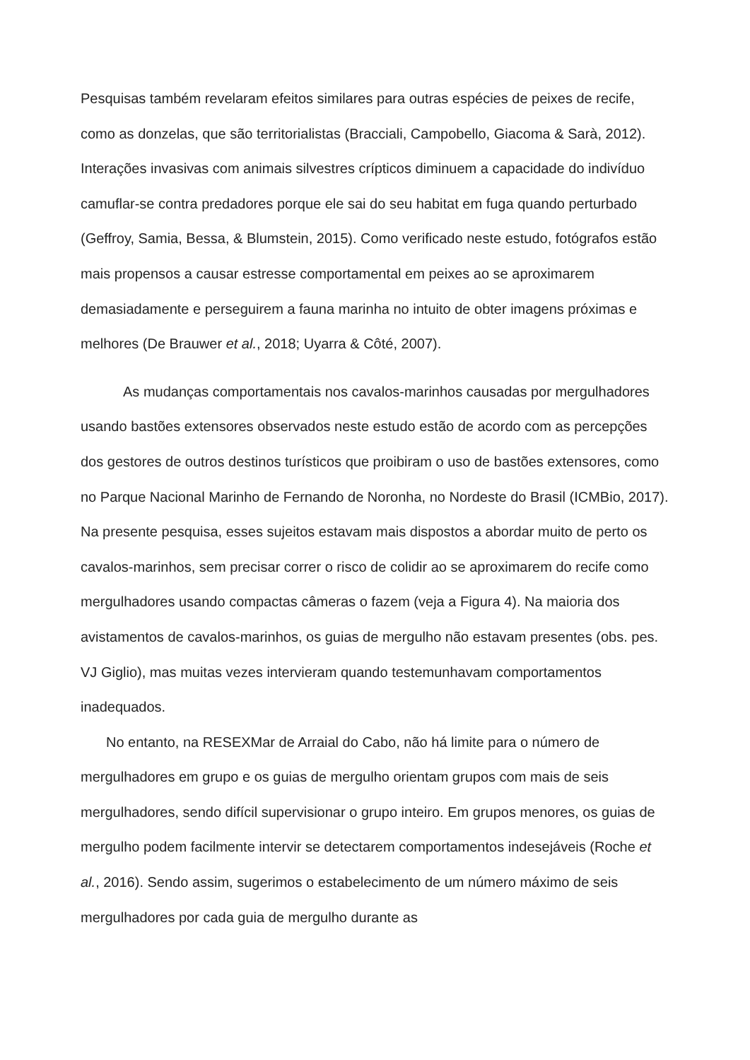Pesquisas também revelaram efeitos similares para outras espécies de peixes de recife, como as donzelas, que são territorialistas (Bracciali, Campobello, Giacoma & Sarà, 2012). Interações invasivas com animais silvestres crípticos diminuem a capacidade do indivíduo camuflar-se contra predadores porque ele sai do seu habitat em fuga quando perturbado (Geffroy, Samia, Bessa, & Blumstein, 2015). Como verificado neste estudo, fotógrafos estão mais propensos a causar estresse comportamental em peixes ao se aproximarem demasiadamente e perseguirem a fauna marinha no intuito de obter imagens próximas e melhores (De Brauwer et al., 2018; Uyarra & Côté, 2007).
As mudanças comportamentais nos cavalos-marinhos causadas por mergulhadores usando bastões extensores observados neste estudo estão de acordo com as percepções dos gestores de outros destinos turísticos que proibiram o uso de bastões extensores, como no Parque Nacional Marinho de Fernando de Noronha, no Nordeste do Brasil (ICMBio, 2017). Na presente pesquisa, esses sujeitos estavam mais dispostos a abordar muito de perto os cavalos-marinhos, sem precisar correr o risco de colidir ao se aproximarem do recife como mergulhadores usando compactas câmeras o fazem (veja a Figura 4). Na maioria dos avistamentos de cavalos-marinhos, os guias de mergulho não estavam presentes (obs. pes. VJ Giglio), mas muitas vezes intervieram quando testemunhavam comportamentos inadequados.
No entanto, na RESEXMar de Arraial do Cabo, não há limite para o número de mergulhadores em grupo e os guias de mergulho orientam grupos com mais de seis mergulhadores, sendo difícil supervisionar o grupo inteiro. Em grupos menores, os guias de mergulho podem facilmente intervir se detectarem comportamentos indesejáveis (Roche et al., 2016). Sendo assim, sugerimos o estabelecimento de um número máximo de seis mergulhadores por cada guia de mergulho durante as